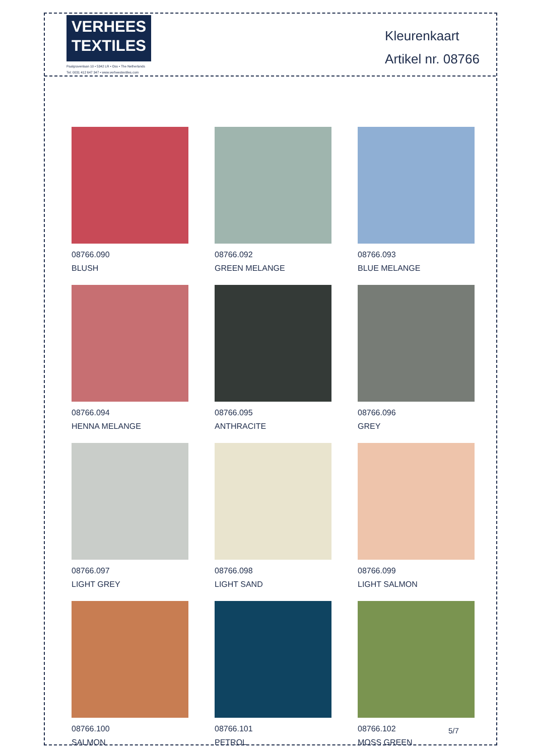VERHEES
TEXTILES
Paalgravenlaan 10 • 5342 LR • Oss • The Netherlands
Tel: 0031 412 647 347 • www.verheestextiles.com
Kleurenkaart
Artikel nr. 08766
08766.090
BLUSH
08766.092
GREEN MELANGE
08766.093
BLUE MELANGE
08766.094
HENNA MELANGE
08766.095
ANTHRACITE
08766.096
GREY
08766.097
LIGHT GREY
08766.098
LIGHT SAND
08766.099
LIGHT SALMON
08766.100
SALMON
08766.101
PETROL
08766.102
MOSS GREEN
5/7